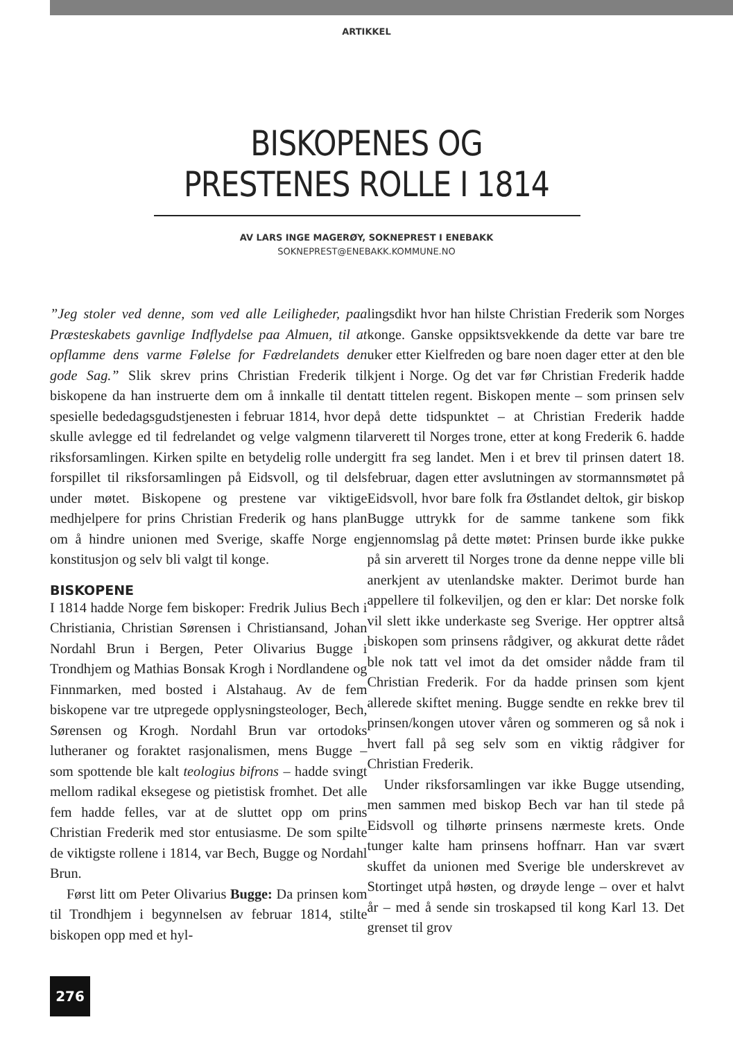ARTIKKEL
BISKOPENES OG
PRESTENES ROLLE I 1814
AV LARS INGE MAGERØY, SOKNEPREST I ENEBAKK
SOKNEPREST@ENEBAKK.KOMMUNE.NO
”Jeg stoler ved denne, som ved alle Leiligheder, paa Præsteskabets gavnlige Indflydelse paa Almuen, til at opflamme dens varme Følelse for Fædrelandets den gode Sag.” Slik skrev prins Christian Frederik til biskopene da han instruerte dem om å innkalle til den spesielle bededagsgudstjenesten i februar 1814, hvor de skulle avlegge ed til fedrelandet og velge valgmenn til riksforsamlingen. Kirken spilte en betydelig rolle under forspillet til riksforsamlingen på Eidsvoll, og til dels under møtet. Biskopene og prestene var viktige medhjelpere for prins Christian Frederik og hans plan om å hindre unionen med Sverige, skaffe Norge en konstitusjon og selv bli valgt til konge.
BISKOPENE
I 1814 hadde Norge fem biskoper: Fredrik Julius Bech i Christiania, Christian Sørensen i Christiansand, Johan Nordahl Brun i Bergen, Peter Olivarius Bugge i Trondhjem og Mathias Bonsak Krogh i Nordlandene og Finnmarken, med bosted i Alstahaug. Av de fem biskopene var tre utpregede opplysningsteologer, Bech, Sørensen og Krogh. Nordahl Brun var ortodoks lutheraner og foraktet rasjonalismen, mens Bugge – som spottende ble kalt teologius bifrons – hadde svingt mellom radikal eksegese og pietistisk fromhet. Det alle fem hadde felles, var at de sluttet opp om prins Christian Frederik med stor entusiasme. De som spilte de viktigste rollene i 1814, var Bech, Bugge og Nordahl Brun.
Først litt om Peter Olivarius Bugge: Da prinsen kom til Trondhjem i begynnelsen av februar 1814, stilte biskopen opp med et hyl-
lingsdikt hvor han hilste Christian Frederik som Norges konge. Ganske oppsiktsvekkende da dette var bare tre uker etter Kielfreden og bare noen dager etter at den ble kjent i Norge. Og det var før Christian Frederik hadde tatt tittelen regent. Biskopen mente – som prinsen selv på dette tidspunktet – at Christian Frederik hadde arverett til Norges trone, etter at kong Frederik 6. hadde gitt fra seg landet. Men i et brev til prinsen datert 18. februar, dagen etter avslutningen av stormannsmøtet på Eidsvoll, hvor bare folk fra Østlandet deltok, gir biskop Bugge uttrykk for de samme tankene som fikk gjennomslag på dette møtet: Prinsen burde ikke pukke på sin arverett til Norges trone da denne neppe ville bli anerkjent av utenlandske makter. Derimot burde han appellere til folkeviljen, og den er klar: Det norske folk vil slett ikke underkaste seg Sverige. Her opptrer altså biskopen som prinsens rådgiver, og akkurat dette rådet ble nok tatt vel imot da det omsider nådde fram til Christian Frederik. For da hadde prinsen som kjent allerede skiftet mening. Bugge sendte en rekke brev til prinsen/kongen utover våren og sommeren og så nok i hvert fall på seg selv som en viktig rådgiver for Christian Frederik.
Under riksforsamlingen var ikke Bugge utsending, men sammen med biskop Bech var han til stede på Eidsvoll og tilhørte prinsens nærmeste krets. Onde tunger kalte ham prinsens hoffnarr. Han var svært skuffet da unionen med Sverige ble underskrevet av Stortinget utpå høsten, og drøyde lenge – over et halvt år – med å sende sin troskapsed til kong Karl 13. Det grenset til grov
276